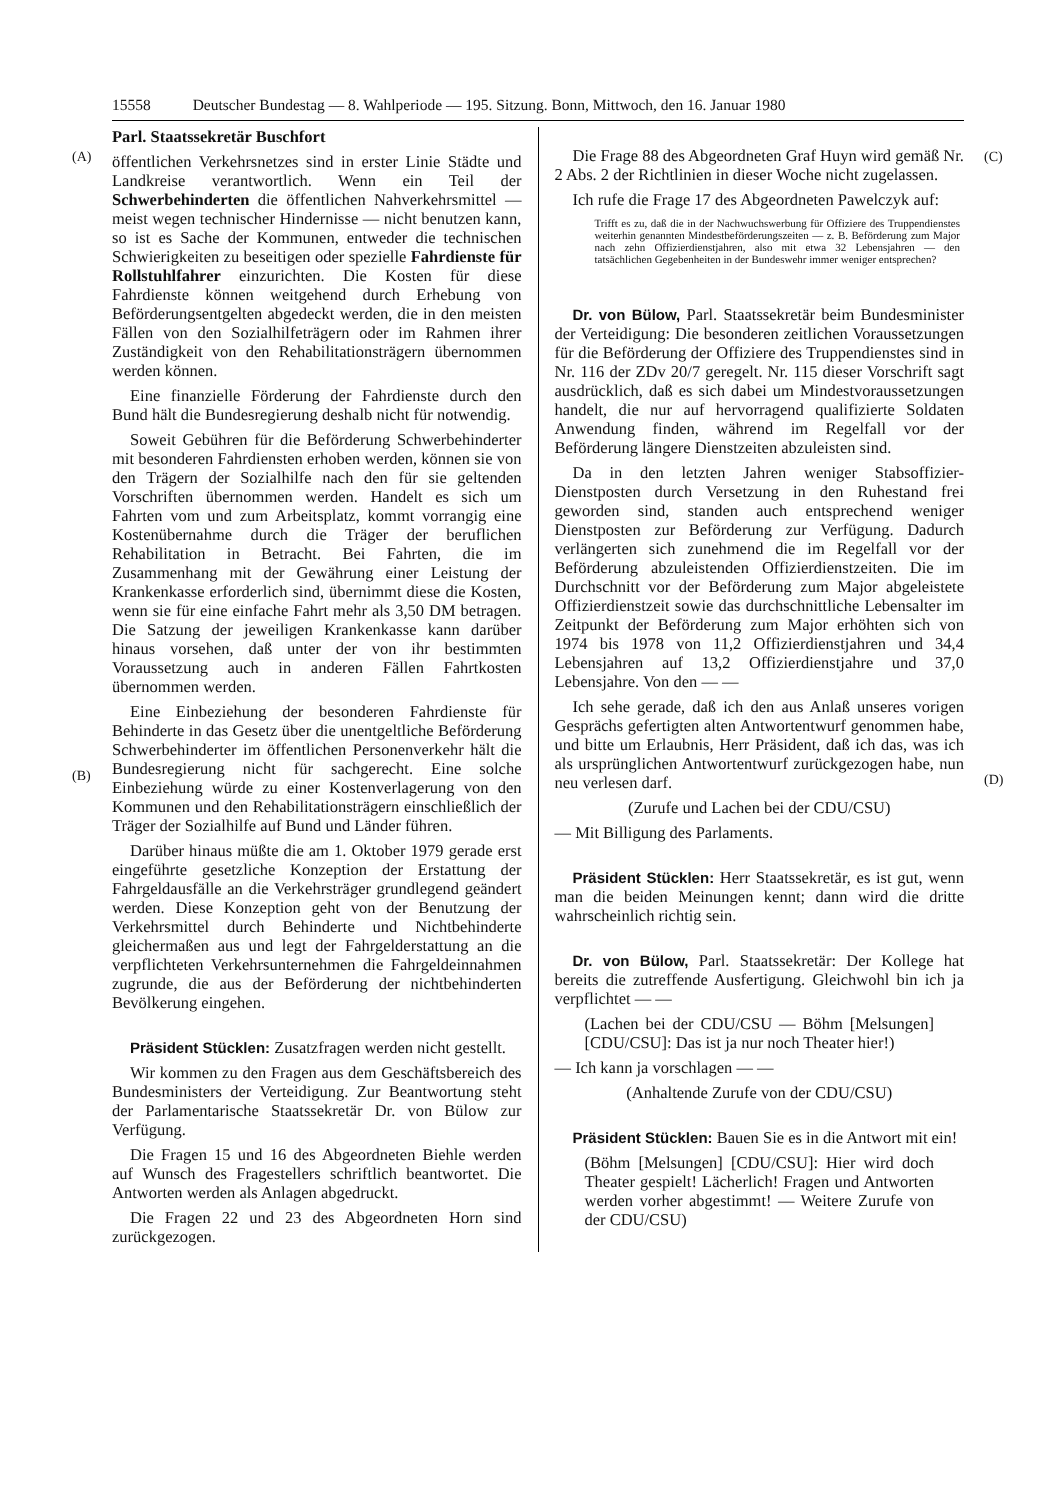15558 Deutscher Bundestag — 8. Wahlperiode — 195. Sitzung. Bonn, Mittwoch, den 16. Januar 1980
(A) (C)
(B) (D)
Parl. Staatssekretär Buschfort
öffentlichen Verkehrsnetzes sind in erster Linie Städte und Landkreise verantwortlich. Wenn ein Teil der Schwerbehinderten die öffentlichen Nahverkehrsmittel — meist wegen technischer Hindernisse — nicht benutzen kann, so ist es Sache der Kommunen, entweder die technischen Schwierigkeiten zu beseitigen oder spezielle Fahrdienste für Rollstuhlfahrer einzurichten. Die Kosten für diese Fahrdienste können weitgehend durch Erhebung von Beförderungsentgelten abgedeckt werden, die in den meisten Fällen von den Sozialhilfeträgern oder im Rahmen ihrer Zuständigkeit von den Rehabilitationsträgern übernommen werden können.
Eine finanzielle Förderung der Fahrdienste durch den Bund hält die Bundesregierung deshalb nicht für notwendig.
Soweit Gebühren für die Beförderung Schwerbehinderter mit besonderen Fahrdiensten erhoben werden, können sie von den Trägern der Sozialhilfe nach den für sie geltenden Vorschriften übernommen werden. Handelt es sich um Fahrten vom und zum Arbeitsplatz, kommt vorrangig eine Kostenübernahme durch die Träger der beruflichen Rehabilitation in Betracht. Bei Fahrten, die im Zusammenhang mit der Gewährung einer Leistung der Krankenkasse erforderlich sind, übernimmt diese die Kosten, wenn sie für eine einfache Fahrt mehr als 3,50 DM betragen. Die Satzung der jeweiligen Krankenkasse kann darüber hinaus vorsehen, daß unter der von ihr bestimmten Voraussetzung auch in anderen Fällen Fahrtkosten übernommen werden.
Eine Einbeziehung der besonderen Fahrdienste für Behinderte in das Gesetz über die unentgeltliche Beförderung Schwerbehinderter im öffentlichen Personenverkehr hält die Bundesregierung nicht für sachgerecht. Eine solche Einbeziehung würde zu einer Kostenverlagerung von den Kommunen und den Rehabilitationsträgern einschließlich der Träger der Sozialhilfe auf Bund und Länder führen.
Darüber hinaus müßte die am 1. Oktober 1979 gerade erst eingeführte gesetzliche Konzeption der Erstattung der Fahrgeldausfälle an die Verkehrsträger grundlegend geändert werden. Diese Konzeption geht von der Benutzung der Verkehrsmittel durch Behinderte und Nichtbehinderte gleichermaßen aus und legt der Fahrgelderstattung an die verpflichteten Verkehrsunternehmen die Fahrgeldeinnahmen zugrunde, die aus der Beförderung der nichtbehinderten Bevölkerung eingehen.
Präsident Stücklen: Zusatzfragen werden nicht gestellt.
Wir kommen zu den Fragen aus dem Geschäftsbereich des Bundesministers der Verteidigung. Zur Beantwortung steht der Parlamentarische Staatssekretär Dr. von Bülow zur Verfügung.
Die Fragen 15 und 16 des Abgeordneten Biehle werden auf Wunsch des Fragestellers schriftlich beantwortet. Die Antworten werden als Anlagen abgedruckt.
Die Fragen 22 und 23 des Abgeordneten Horn sind zurückgezogen.
Die Frage 88 des Abgeordneten Graf Huyn wird gemäß Nr. 2 Abs. 2 der Richtlinien in dieser Woche nicht zugelassen.
Ich rufe die Frage 17 des Abgeordneten Pawelczyk auf:
Trifft es zu, daß die in der Nachwuchswerbung für Offiziere des Truppendienstes weiterhin genannten Mindestbeförderungszeiten — z. B. Beförderung zum Major nach zehn Offizierdienstjahren, also mit etwa 32 Lebensjahren — den tatsächlichen Gegebenheiten in der Bundeswehr immer weniger entsprechen?
Dr. von Bülow, Parl. Staatssekretär beim Bundesminister der Verteidigung: Die besonderen zeitlichen Voraussetzungen für die Beförderung der Offiziere des Truppendienstes sind in Nr. 116 der ZDv 20/7 geregelt. Nr. 115 dieser Vorschrift sagt ausdrücklich, daß es sich dabei um Mindestvoraussetzungen handelt, die nur auf hervorragend qualifizierte Soldaten Anwendung finden, während im Regelfall vor der Beförderung längere Dienstzeiten abzuleisten sind.
Da in den letzten Jahren weniger Stabsoffizier-Dienstposten durch Versetzung in den Ruhestand frei geworden sind, standen auch entsprechend weniger Dienstposten zur Beförderung zur Verfügung. Dadurch verlängerten sich zunehmend die im Regelfall vor der Beförderung abzuleistenden Offizierdienstzeiten. Die im Durchschnitt vor der Beförderung zum Major abgeleistete Offizierdienstzeit sowie das durchschnittliche Lebensalter im Zeitpunkt der Beförderung zum Major erhöhten sich von 1974 bis 1978 von 11,2 Offizierdienstjahren und 34,4 Lebensjahren auf 13,2 Offizierdienstjahre und 37,0 Lebensjahre. Von den — —
Ich sehe gerade, daß ich den aus Anlaß unseres vorigen Gesprächs gefertigten alten Antwortentwurf genommen habe, und bitte um Erlaubnis, Herr Präsident, daß ich das, was ich als ursprünglichen Antwortentwurf zurückgezogen habe, nun neu verlesen darf.
(Zurufe und Lachen bei der CDU/CSU)
— Mit Billigung des Parlaments.
Präsident Stücklen: Herr Staatssekretär, es ist gut, wenn man die beiden Meinungen kennt; dann wird die dritte wahrscheinlich richtig sein.
Dr. von Bülow, Parl. Staatssekretär: Der Kollege hat bereits die zutreffende Ausfertigung. Gleichwohl bin ich ja verpflichtet — —
(Lachen bei der CDU/CSU — Böhm [Melsungen] [CDU/CSU]: Das ist ja nur noch Theater hier!)
— Ich kann ja vorschlagen — —
(Anhaltende Zurufe von der CDU/CSU)
Präsident Stücklen: Bauen Sie es in die Antwort mit ein!
(Böhm [Melsungen] [CDU/CSU]: Hier wird doch Theater gespielt! Lächerlich! Fragen und Antworten werden vorher abgestimmt! — Weitere Zurufe von der CDU/CSU)